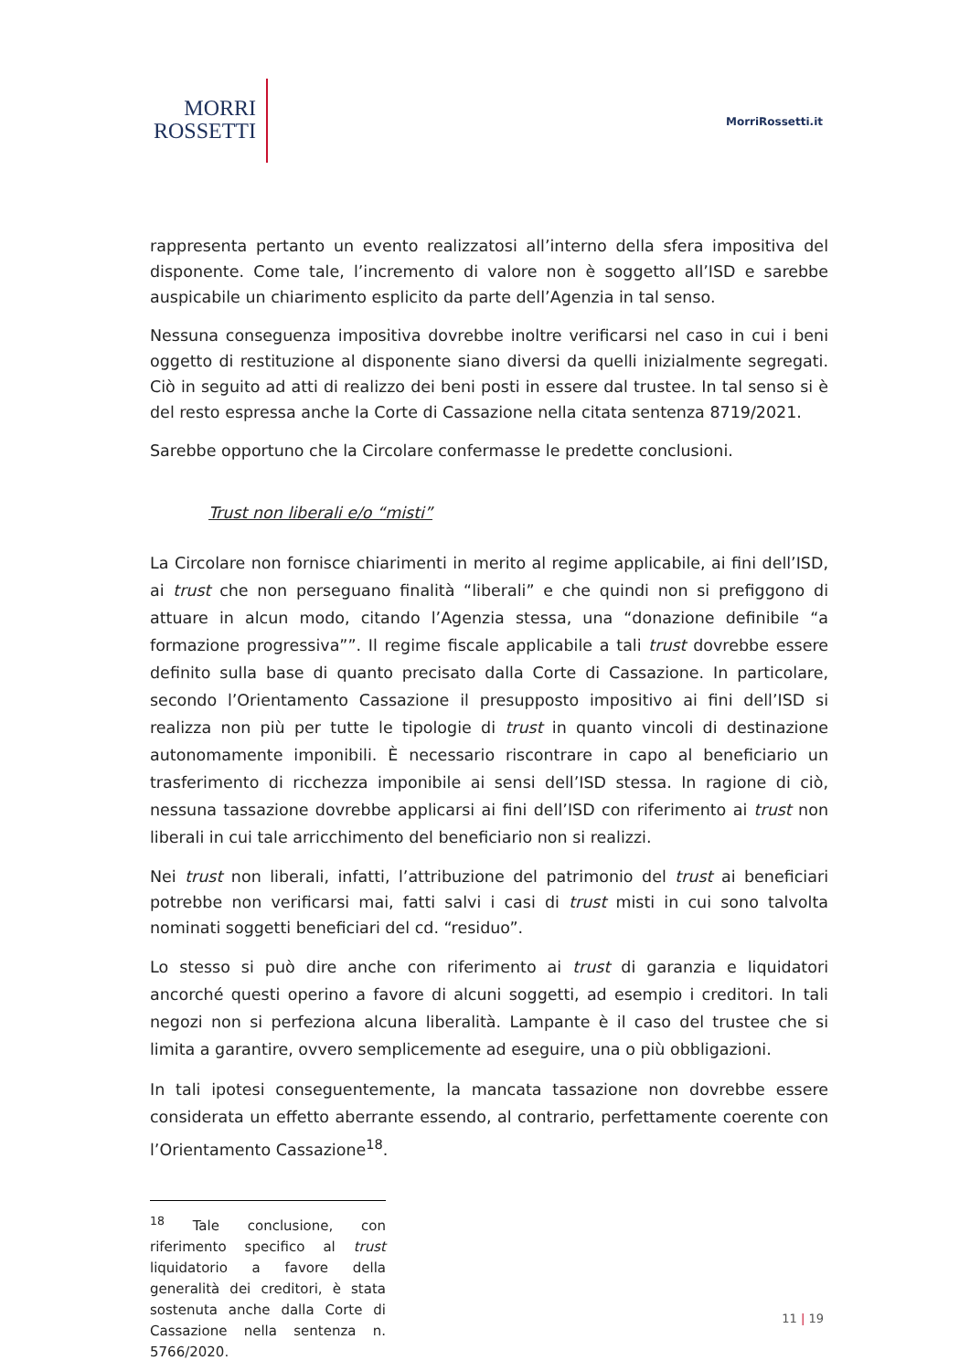MORRI
ROSSETTI
MorriRossetti.it
rappresenta pertanto un evento realizzatosi all’interno della sfera impositiva del disponente. Come tale, l’incremento di valore non è soggetto all’ISD e sarebbe auspicabile un chiarimento esplicito da parte dell’Agenzia in tal senso.
Nessuna conseguenza impositiva dovrebbe inoltre verificarsi nel caso in cui i beni oggetto di restituzione al disponente siano diversi da quelli inizialmente segregati. Ciò in seguito ad atti di realizzo dei beni posti in essere dal trustee. In tal senso si è del resto espressa anche la Corte di Cassazione nella citata sentenza 8719/2021.
Sarebbe opportuno che la Circolare confermasse le predette conclusioni.
Trust non liberali e/o “misti”
La Circolare non fornisce chiarimenti in merito al regime applicabile, ai fini dell’ISD, ai trust che non perseguano finalità “liberali” e che quindi non si prefiggono di attuare in alcun modo, citando l’Agenzia stessa, una “donazione definibile “a formazione progressiva””. Il regime fiscale applicabile a tali trust dovrebbe essere definito sulla base di quanto precisato dalla Corte di Cassazione. In particolare, secondo l’Orientamento Cassazione il presupposto impositivo ai fini dell’ISD si realizza non più per tutte le tipologie di trust in quanto vincoli di destinazione autonomamente imponibili. È necessario riscontrare in capo al beneficiario un trasferimento di ricchezza imponibile ai sensi dell’ISD stessa. In ragione di ciò, nessuna tassazione dovrebbe applicarsi ai fini dell’ISD con riferimento ai trust non liberali in cui tale arricchimento del beneficiario non si realizzi.
Nei trust non liberali, infatti, l’attribuzione del patrimonio del trust ai beneficiari potrebbe non verificarsi mai, fatti salvi i casi di trust misti in cui sono talvolta nominati soggetti beneficiari del cd. “residuo”.
Lo stesso si può dire anche con riferimento ai trust di garanzia e liquidatori ancorché questi operino a favore di alcuni soggetti, ad esempio i creditori. In tali negozi non si perfeziona alcuna liberalità. Lampante è il caso del trustee che si limita a garantire, ovvero semplicemente ad eseguire, una o più obbligazioni.
In tali ipotesi conseguentemente, la mancata tassazione non dovrebbe essere considerata un effetto aberrante essendo, al contrario, perfettamente coerente con l’Orientamento Cassazione<sup>18</sup>.
<sup>18</sup> Tale conclusione, con riferimento specifico al trust liquidatorio a favore della generalità dei creditori, è stata sostenuta anche dalla Corte di Cassazione nella sentenza n. 5766/2020.
11 | 19